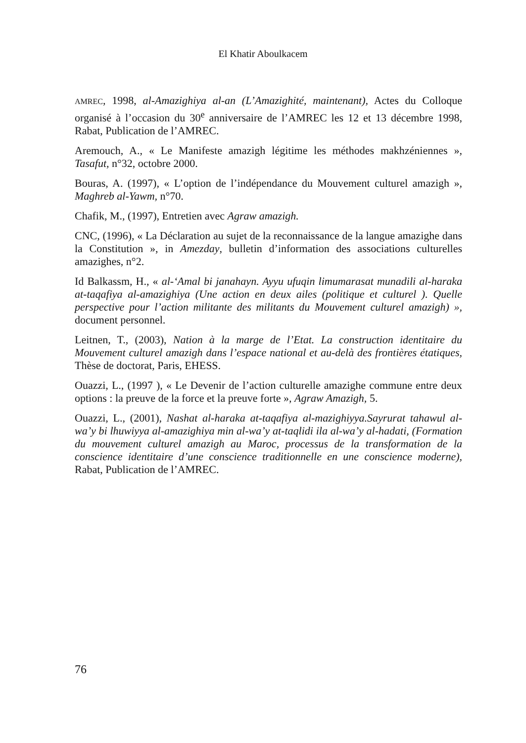El Khatir Aboulkacem
AMREC, 1998, al-Amazighiya al-an (L’Amazighité, maintenant), Actes du Colloque organisé à l’occasion du 30<sup>e</sup> anniversaire de l’AMREC les 12 et 13 décembre 1998, Rabat, Publication de l’AMREC.
Aremouch, A., « Le Manifeste amazigh légitime les méthodes makhzéniennes », Tasafut, n°32, octobre 2000.
Bouras, A. (1997), « L’option de l’indépendance du Mouvement culturel amazigh », Maghreb al-Yawm, n°70.
Chafik, M., (1997), Entretien avec Agraw amazigh.
CNC, (1996), « La Déclaration au sujet de la reconnaissance de la langue amazighe dans la Constitution », in Amezday, bulletin d’information des associations culturelles amazighes, n°2.
Id Balkassm, H., « al-‘Amal bi janahayn. Ayyu ufuqin limumarasat munadili al-haraka at-taqafiya al-amazighiya (Une action en deux ailes (politique et culturel ). Quelle perspective pour l’action militante des militants du Mouvement culturel amazigh) », document personnel.
Leitnen, T., (2003), Nation à la marge de l’Etat. La construction identitaire du Mouvement culturel amazigh dans l’espace national et au-delà des frontières étatiques, Thèse de doctorat, Paris, EHESS.
Ouazzi, L., (1997 ), « Le Devenir de l’action culturelle amazighe commune entre deux options : la preuve de la force et la preuve forte », Agraw Amazigh, 5.
Ouazzi, L., (2001), Nashat al-haraka at-taqafiya al-mazighiyya.Sayrurat tahawul al-wa’y bi lhuwiyya al-amazighiya min al-wa’y at-taqlidi ila al-wa’y al-hadati, (Formation du mouvement culturel amazigh au Maroc, processus de la transformation de la conscience identitaire d’une conscience traditionnelle en une conscience moderne), Rabat, Publication de l’AMREC.
76